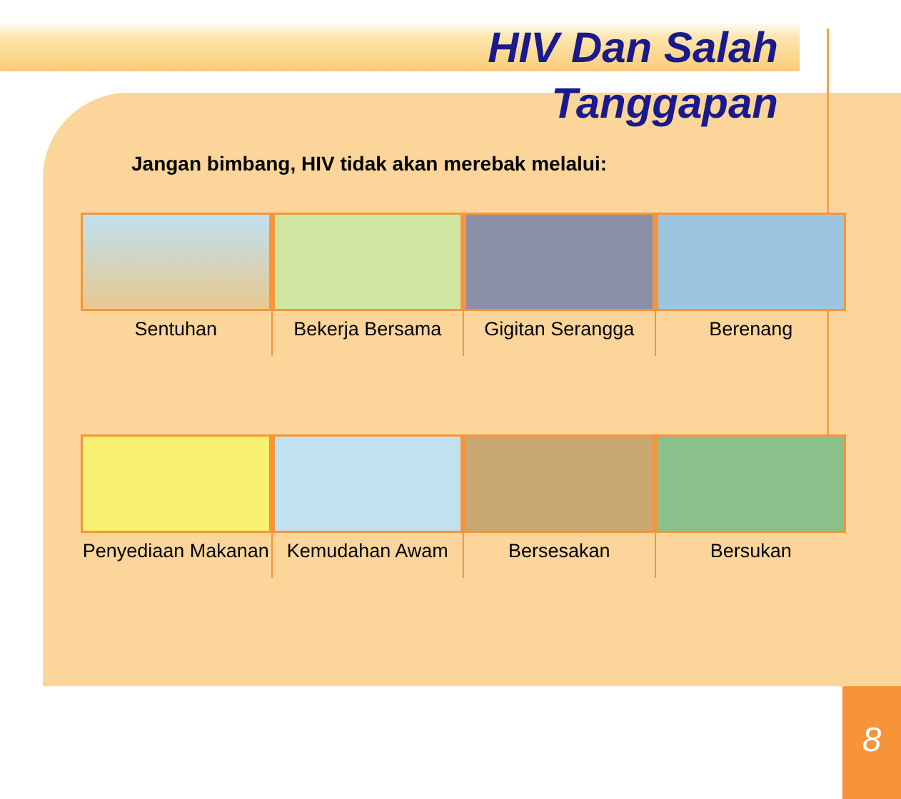HIV Dan Salah
Tanggapan
Jangan bimbang, HIV tidak akan merebak melalui:
Sentuhan Bekerja Bersama Gigitan Serangga Berenang
Penyediaan Makanan Kemudahan Awam Bersesakan Bersukan
8